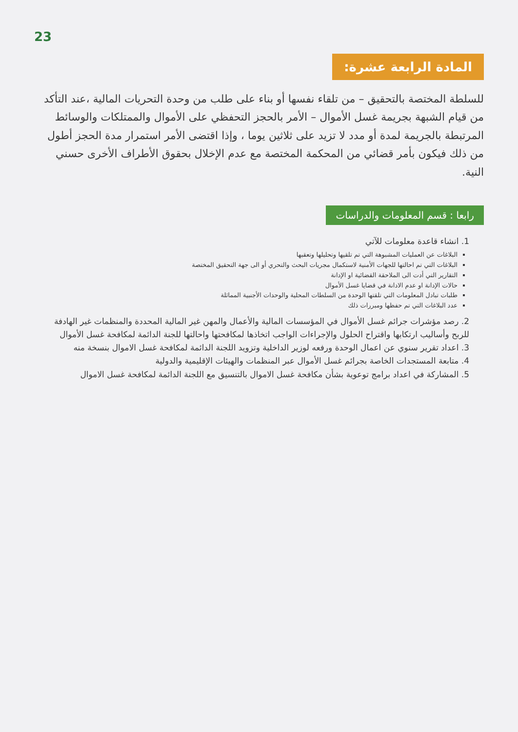23
المادة الرابعة عشرة:
للسلطة المختصة بالتحقيق – من تلقاء نفسها أو بناء على طلب من وحدة التحريات المالية ،عند التأكد من قيام الشبهة بجريمة غسل الأموال – الأمر بالحجز التحفظي على الأموال والممتلكات والوسائط المرتبطة بالجريمة لمدة أو مدد لا تزيد على ثلاثين يوما ، وإذا اقتضى الأمر استمرار مدة الحجز أطول من ذلك فيكون بأمر قضائي من المحكمة المختصة مع عدم الإخلال بحقوق الأطراف الأخرى حسني النية.
رابعا : قسم المعلومات والدراسات
1. انشاء قاعدة معلومات للآتي
البلاغات عن العمليات المشبوهة التي تم تلقيها وتحليلها وتعقبها
البلاغات التي تم احالتها للجهات الأمنية لاستكمال مجريات البحث والتحري أو الى جهة التحقيق المختصة
التقارير التي أدت الى الملاحقة القضائية او الإدانة
حالات الإدانة او عدم الادانة في قضايا غسل الأموال
طلبات تبادل المعلومات التي تلقتها الوحدة من السلطات المحلية والوحدات الأجنبية المماثلة
عدد البلاغات التي تم حفظها ومبررات ذلك
2. رصد مؤشرات جرائم غسل الأموال في المؤسسات المالية والأعمال والمهن غير المالية المحددة والمنظمات غير الهادفة للربح وأساليب ارتكابها واقتراح الحلول والإجراءات الواجب اتخاذها لمكافحتها واحالتها للجنة الدائمة لمكافحة غسل الأموال
3. اعداد تقرير سنوي عن اعمال الوحدة ورفعه لوزير الداخلية وتزويد اللجنة الدائمة لمكافحة غسل الاموال بنسخة منه
4. متابعة المستجدات الخاصة بجرائم غسل الأموال عبر المنظمات والهيئات الإقليمية والدولية
5. المشاركة في اعداد برامج توعوية بشأن مكافحة غسل الاموال بالتنسيق مع اللجنة الدائمة لمكافحة غسل الاموال